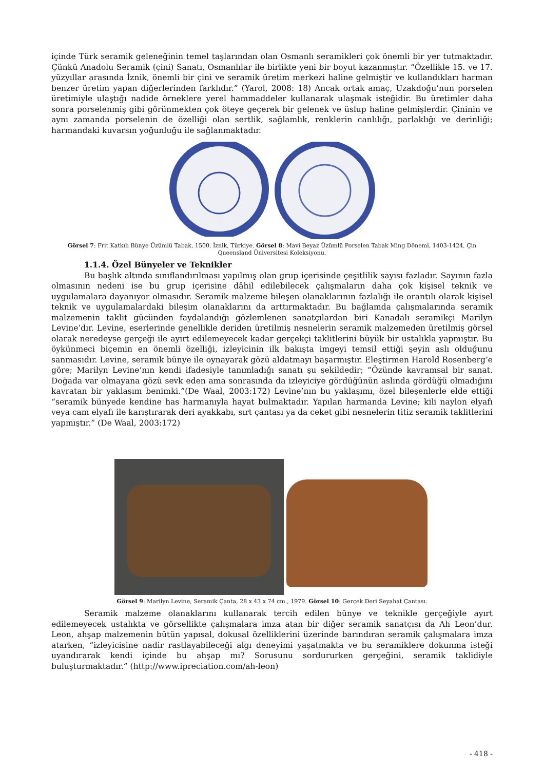içinde Türk seramik geleneğinin temel taşlarından olan Osmanlı seramikleri çok önemli bir yer tutmaktadır. Çünkü Anadolu Seramik (çini) Sanatı, Osmanlılar ile birlikte yeni bir boyut kazanmıştır. “Özellikle 15. ve 17. yüzyıllar arasında İznik, önemli bir çini ve seramik üretim merkezi haline gelmiştir ve kullandıkları harman benzer üretim yapan diğerlerinden farklıdır.” (Yarol, 2008: 18) Ancak ortak amaç, Uzakdoğu’nun porselen üretimiyle ulaştığı nadide örneklere yerel hammaddeler kullanarak ulaşmak isteğidir. Bu üretimler daha sonra porselenmiş gibi görünmekten çok öteye geçerek bir gelenek ve üslup haline gelmişlerdir. Çininin ve aynı zamanda porselenin de özelliği olan sertlik, sağlamlık, renklerin canlılığı, parlaklığı ve derinliği; harmandaki kuvarsın yoğunluğu ile sağlanmaktadır.
Görsel 7: Frit Katkılı Bünye Üzümlü Tabak, 1500, İznik, Türkiye. Görsel 8: Mavi Beyaz Üzümlü Porselen Tabak Ming Dönemi, 1403-1424, Çin Queensland Üniversitesi Koleksiyonu.
1.1.4. Özel Bünyeler ve Teknikler
Bu başlık altında sınıflandırılması yapılmış olan grup içerisinde çeşitlilik sayısı fazladır. Sayının fazla olmasının nedeni ise bu grup içerisine dâhil edilebilecek çalışmaların daha çok kişisel teknik ve uygulamalara dayanıyor olmasıdır. Seramik malzeme bileşen olanaklarının fazlalığı ile orantılı olarak kişisel teknik ve uygulamalardaki bileşim olanaklarını da arttırmaktadır. Bu bağlamda çalışmalarında seramik malzemenin taklit gücünden faydalandığı gözlemlenen sanatçılardan biri Kanadalı seramikçi Marilyn Levine’dır. Levine, eserlerinde genellikle deriden üretilmiş nesnelerin seramik malzemeden üretilmiş görsel olarak neredeyse gerçeği ile ayırt edilemeyecek kadar gerçekçi taklitlerini büyük bir ustalıkla yapmıştır. Bu öykünmeci biçemin en önemli özelliği, izleyicinin ilk bakışta imgeyi temsil ettiği şeyin aslı olduğunu sanmasıdır. Levine, seramik bünye ile oynayarak gözü aldatmayı başarmıştır. Eleştirmen Harold Rosenberg’e göre; Marilyn Levine’nın kendi ifadesiyle tanımladığı sanatı şu şekildedir; “Özünde kavramsal bir sanat. Doğada var olmayana gözü sevk eden ama sonrasında da izleyiciye gördüğünün aslında gördüğü olmadığını kavratan bir yaklaşım benimki.”(De Waal, 2003:172) Levine’nın bu yaklaşımı, özel bileşenlerle elde ettiği “seramik bünyede kendine has harmanıyla hayat bulmaktadır. Yapılan harmanda Levine; kili naylon elyafı veya cam elyafı ile karıştırarak deri ayakkabı, sırt çantası ya da ceket gibi nesnelerin titiz seramik taklitlerini yapmıştır.” (De Waal, 2003:172)
Görsel 9: Marilyn Levine, Seramik Çanta, 28 x 43 x 74 cm., 1979. Görsel 10: Gerçek Deri Seyahat Çantası.
Seramik malzeme olanaklarını kullanarak tercih edilen bünye ve teknikle gerçeğiyle ayırt edilemeyecek ustalıkta ve görsellikte çalışmalara imza atan bir diğer seramik sanatçısı da Ah Leon’dur. Leon, ahşap malzemenin bütün yapısal, dokusal özelliklerini üzerinde barındıran seramik çalışmalara imza atarken, “izleyicisine nadir rastlayabileceği algı deneyimi yaşatmakta ve bu seramiklere dokunma isteği uyandırarak kendi içinde bu ahşap mı? Sorusunu sordururken gerçeğini, seramik taklidiyle buluşturmaktadır.” (http://www.ipreciation.com/ah-leon)
- 418 -